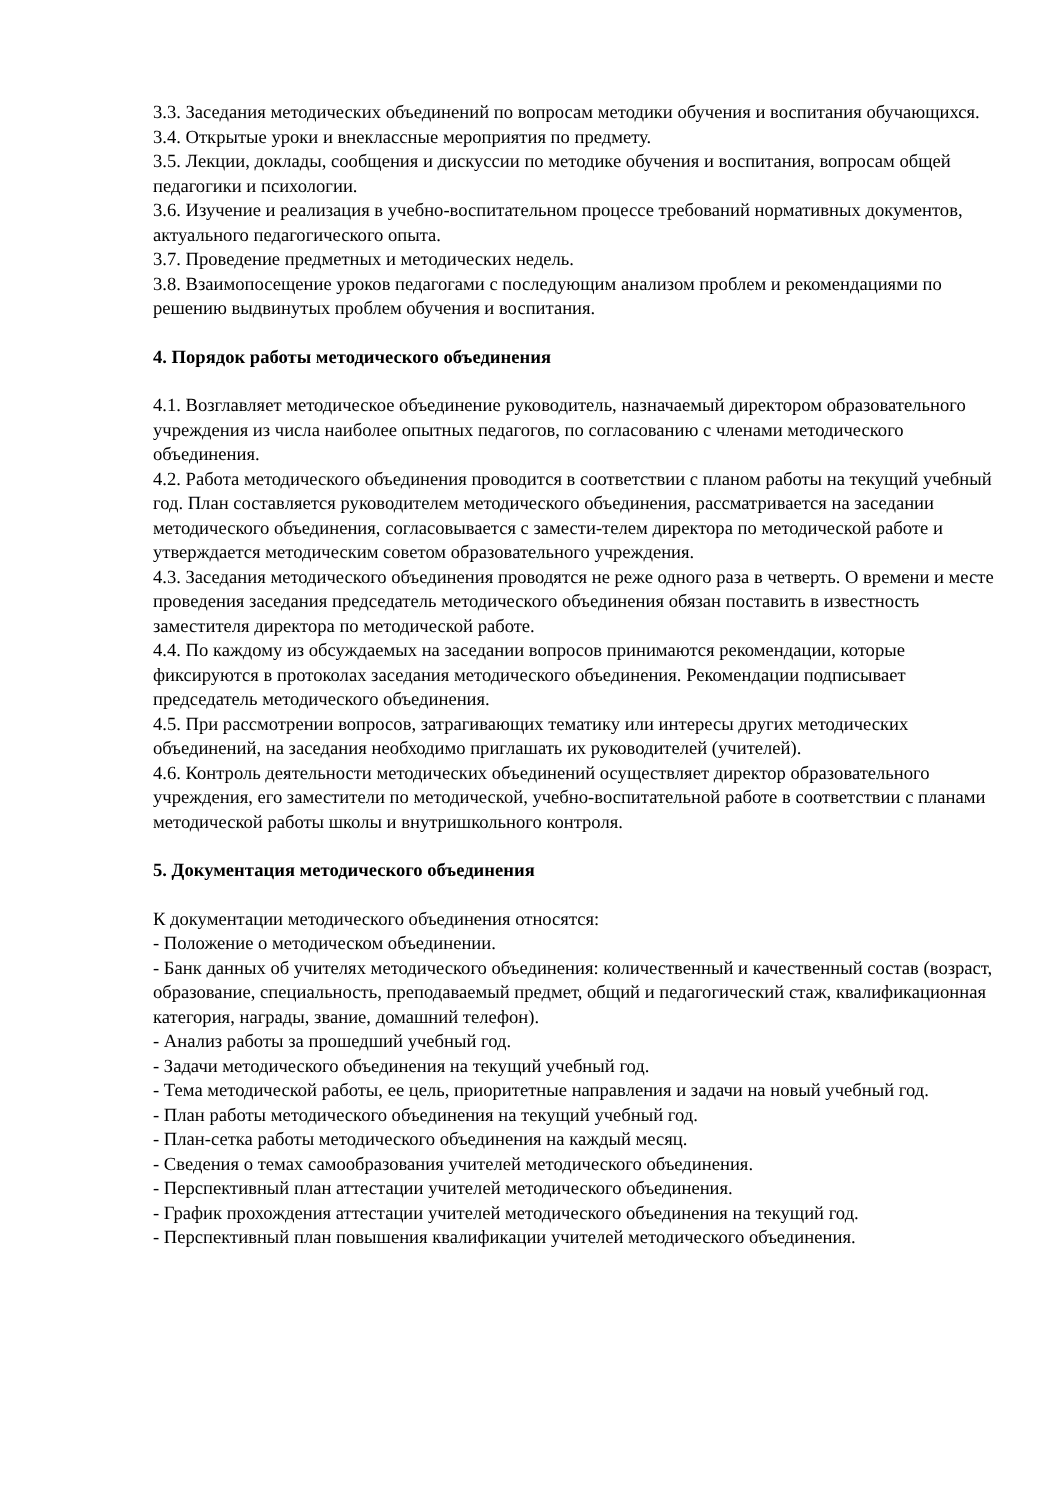3.3. Заседания методических объединений по вопросам методики обучения и воспитания обучающихся.
3.4. Открытые уроки и внеклассные мероприятия по предмету.
3.5. Лекции, доклады, сообщения и дискуссии по методике обучения и воспитания, вопросам общей педагогики и психологии.
3.6. Изучение и реализация в учебно-воспитательном процессе требований нормативных документов, актуального педагогического опыта.
3.7. Проведение предметных и методических недель.
3.8. Взаимопосещение уроков педагогами с последующим анализом проблем и рекомендациями по решению выдвинутых проблем обучения и воспитания.
4. Порядок работы методического объединения
4.1. Возглавляет методическое объединение руководитель, назначаемый директором образовательного учреждения из числа наиболее опытных педагогов, по согласованию с членами методического объединения.
4.2. Работа методического объединения проводится в соответствии с планом работы на текущий учебный год. План составляется руководителем методического объединения, рассматривается на заседании методического объединения, согласовывается с замести-телем директора по методической работе и утверждается методическим советом образовательного учреждения.
4.3. Заседания методического объединения проводятся не реже одного раза в четверть. О времени и месте проведения заседания председатель методического объединения обязан поставить в известность заместителя директора по методической работе.
4.4. По каждому из обсуждаемых на заседании вопросов принимаются рекомендации, которые фиксируются в протоколах заседания методического объединения. Рекомендации подписывает председатель методического объединения.
4.5. При рассмотрении вопросов, затрагивающих тематику или интересы других методических объединений, на заседания необходимо приглашать их руководителей (учителей).
4.6. Контроль деятельности методических объединений осуществляет директор образовательного учреждения, его заместители по методической, учебно-воспитательной работе в соответствии с планами методической работы школы и внутришкольного контроля.
5. Документация методического объединения
К документации методического объединения относятся:
- Положение о методическом объединении.
- Банк данных об учителях методического объединения: количественный и качественный состав (возраст, образование, специальность, преподаваемый предмет, общий и педагогический стаж, квалификационная категория, награды, звание, домашний телефон).
- Анализ работы за прошедший учебный год.
- Задачи методического объединения на текущий учебный год.
- Тема методической работы, ее цель, приоритетные направления и задачи на новый учебный год.
- План работы методического объединения на текущий учебный год.
- План-сетка работы методического объединения на каждый месяц.
- Сведения о темах самообразования учителей методического объединения.
- Перспективный план аттестации учителей методического объединения.
- График прохождения аттестации учителей методического объединения на текущий год.
- Перспективный план повышения квалификации учителей методического объединения.